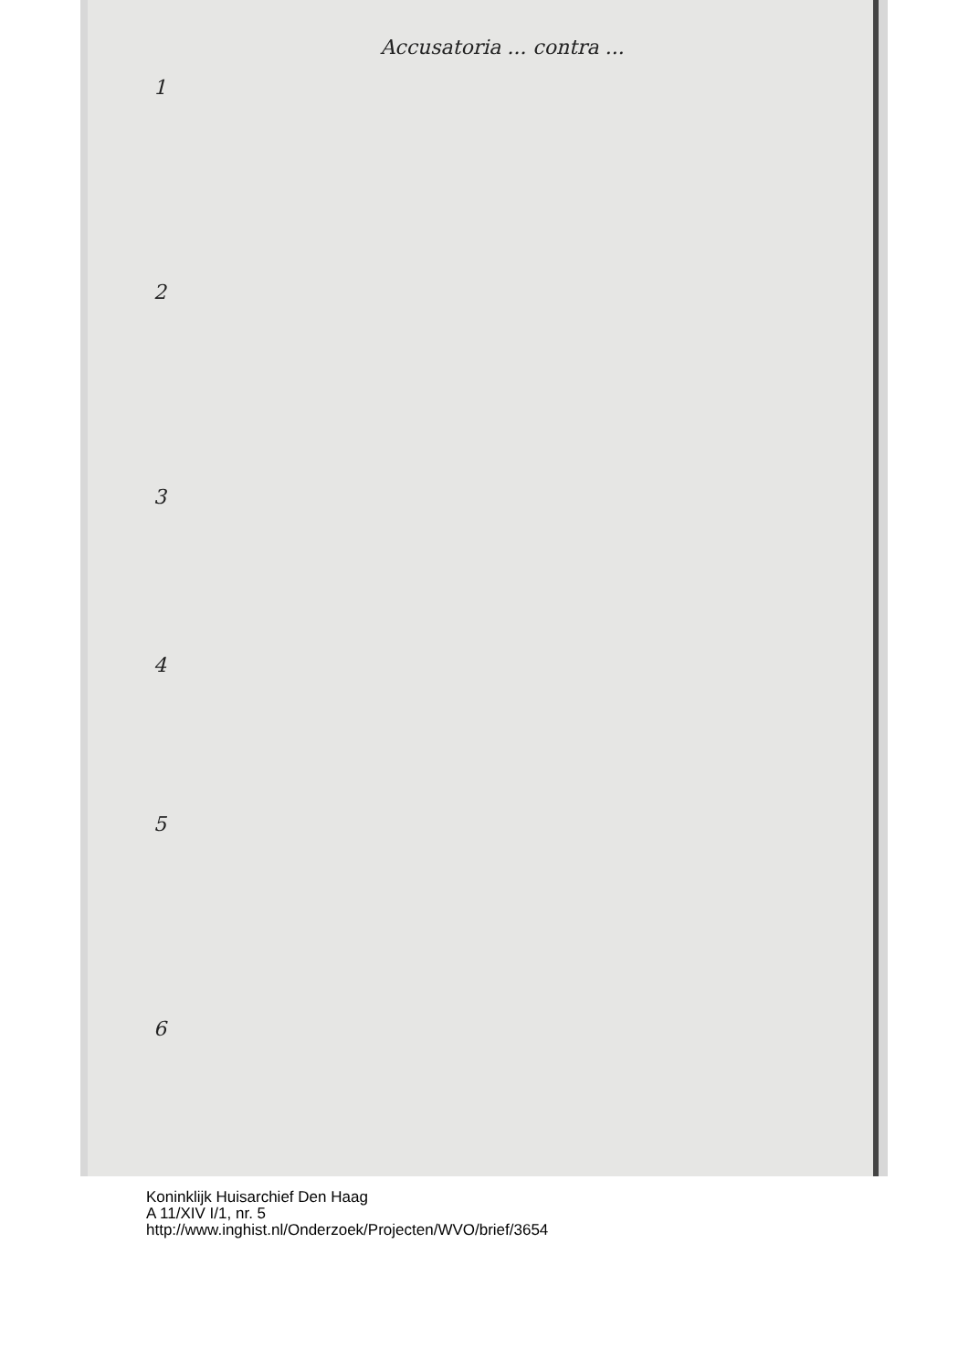Accusatoria ... contra ...
1
2
3
4
5
6
Koninklijk Huisarchief Den Haag
A 11/XIV I/1, nr. 5
http://www.inghist.nl/Onderzoek/Projecten/WVO/brief/3654